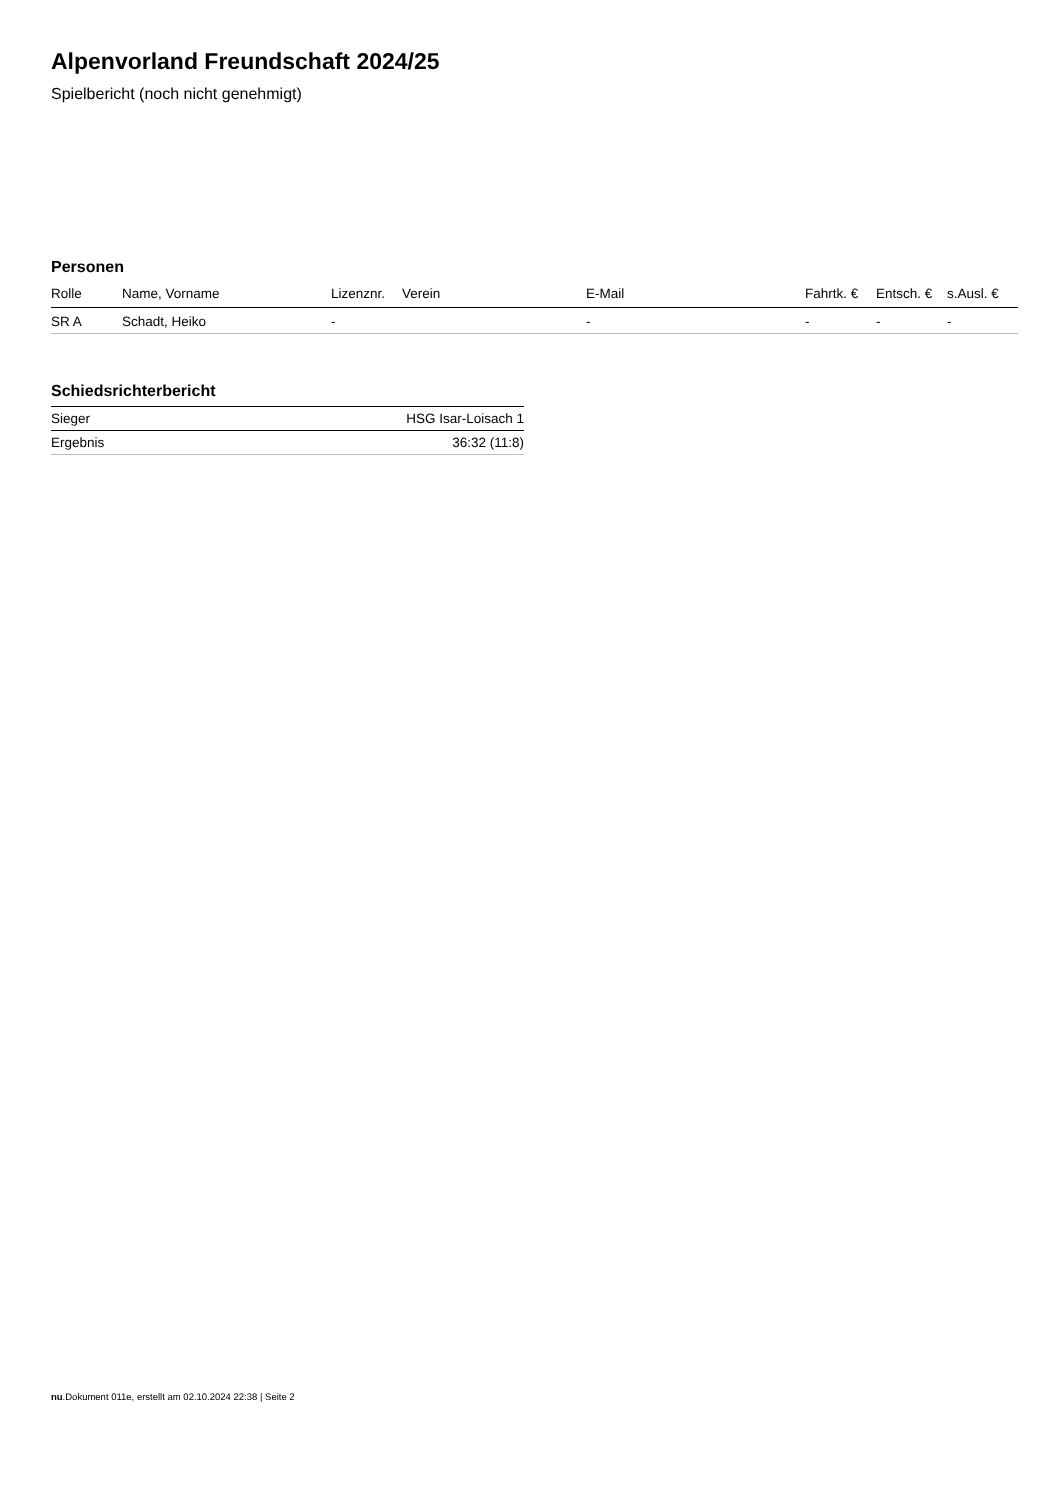Alpenvorland Freundschaft 2024/25
Spielbericht (noch nicht genehmigt)
Personen
| Rolle | Name, Vorname | Lizenznr. | Verein | E-Mail | Fahrtk. € | Entsch. € | s.Ausl. € |
| --- | --- | --- | --- | --- | --- | --- | --- |
| SR A | Schadt, Heiko | - | | - | - | - | - |
Schiedsrichterbericht
| Sieger | HSG Isar-Loisach 1 |
| Ergebnis | 36:32 (11:8) |
nu.Dokument 011e, erstellt am 02.10.2024 22:38 | Seite 2